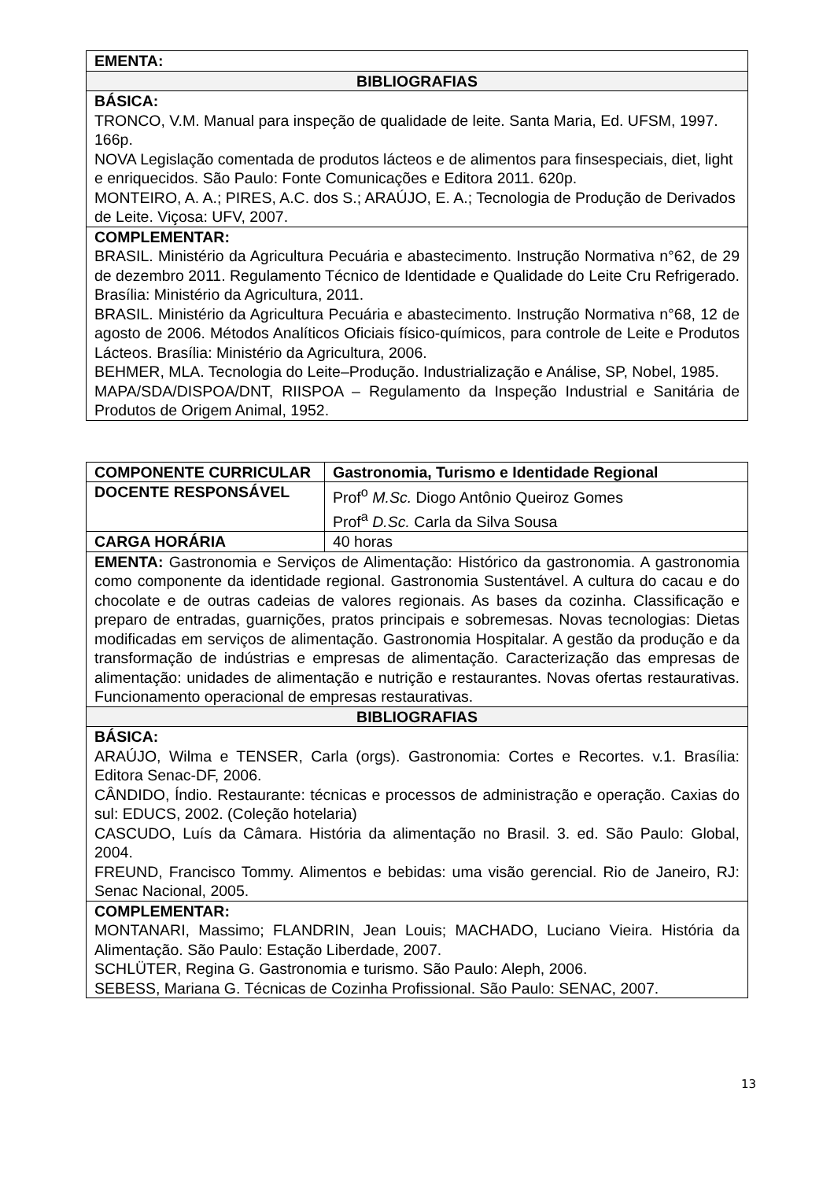| EMENTA: |
| BIBLIOGRAFIAS |
| BÁSICA: TRONCO, V.M. Manual para inspeção de qualidade de leite. Santa Maria, Ed. UFSM, 1997. 166p. NOVA Legislação comentada de produtos lácteos e de alimentos para finsespeciais, diet, light e enriquecidos. São Paulo: Fonte Comunicações e Editora 2011. 620p. MONTEIRO, A. A.; PIRES, A.C. dos S.; ARAÚJO, E. A.; Tecnologia de Produção de Derivados de Leite. Viçosa: UFV, 2007. |
| COMPLEMENTAR: BRASIL. Ministério da Agricultura Pecuária e abastecimento. Instrução Normativa n°62, de 29 de dezembro 2011. Regulamento Técnico de Identidade e Qualidade do Leite Cru Refrigerado. Brasília: Ministério da Agricultura, 2011. BRASIL. Ministério da Agricultura Pecuária e abastecimento. Instrução Normativa n°68, 12 de agosto de 2006. Métodos Analíticos Oficiais físico-químicos, para controle de Leite e Produtos Lácteos. Brasília: Ministério da Agricultura, 2006. BEHMER, MLA. Tecnologia do Leite–Produção. Industrialização e Análise, SP, Nobel, 1985. MAPA/SDA/DISPOA/DNT, RIISPOA – Regulamento da Inspeção Industrial e Sanitária de Produtos de Origem Animal, 1952. |
| COMPONENTE CURRICULAR | Gastronomia, Turismo e Identidade Regional |
| DOCENTE RESPONSÁVEL | Prof<sup>o</sup> M.Sc. Diogo Antônio Queiroz Gomes Prof<sup>a</sup> D.Sc. Carla da Silva Sousa |
| CARGA HORÁRIA | 40 horas |
| EMENTA: Gastronomia e Serviços de Alimentação: Histórico da gastronomia. A gastronomia como componente da identidade regional. Gastronomia Sustentável. A cultura do cacau e do chocolate e de outras cadeias de valores regionais. As bases da cozinha. Classificação e preparo de entradas, guarnições, pratos principais e sobremesas. Novas tecnologias: Dietas modificadas em serviços de alimentação. Gastronomia Hospitalar. A gestão da produção e da transformação de indústrias e empresas de alimentação. Caracterização das empresas de alimentação: unidades de alimentação e nutrição e restaurantes. Novas ofertas restaurativas. Funcionamento operacional de empresas restaurativas. | |
| BIBLIOGRAFIAS | |
| BÁSICA: ARAÚJO, Wilma e TENSER, Carla (orgs). Gastronomia: Cortes e Recortes. v.1. Brasília: Editora Senac-DF, 2006. CÂNDIDO, Índio. Restaurante: técnicas e processos de administração e operação. Caxias do sul: EDUCS, 2002. (Coleção hotelaria) CASCUDO, Luís da Câmara. História da alimentação no Brasil. 3. ed. São Paulo: Global, 2004. FREUND, Francisco Tommy. Alimentos e bebidas: uma visão gerencial. Rio de Janeiro, RJ: Senac Nacional, 2005. | |
| COMPLEMENTAR: MONTANARI, Massimo; FLANDRIN, Jean Louis; MACHADO, Luciano Vieira. História da Alimentação. São Paulo: Estação Liberdade, 2007. SCHLÜTER, Regina G. Gastronomia e turismo. São Paulo: Aleph, 2006. SEBESS, Mariana G. Técnicas de Cozinha Profissional. São Paulo: SENAC, 2007. | |
13